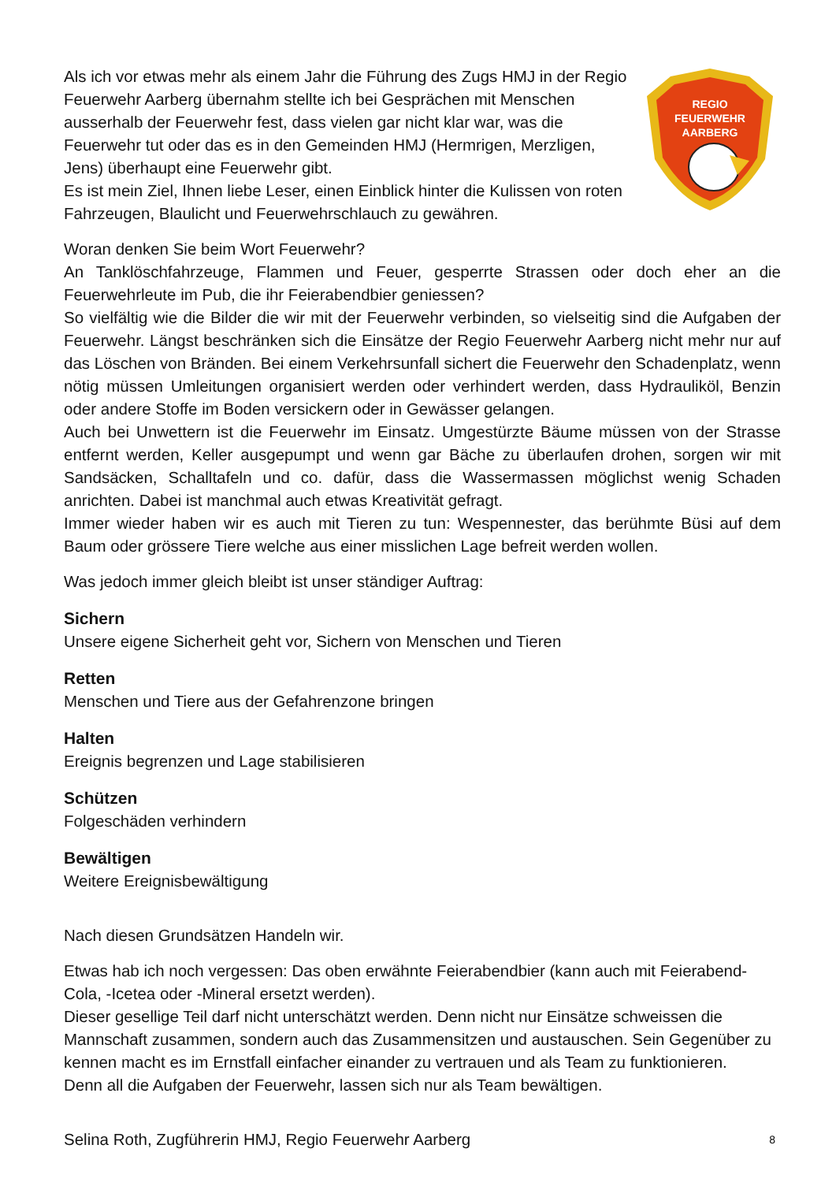Als ich vor etwas mehr als einem Jahr die Führung des Zugs HMJ in der Regio Feuerwehr Aarberg übernahm stellte ich bei Gesprächen mit Menschen ausserhalb der Feuerwehr fest, dass vielen gar nicht klar war, was die Feuerwehr tut oder das es in den Gemeinden HMJ (Hermrigen, Merzligen, Jens) überhaupt eine Feuerwehr gibt.
Es ist mein Ziel, Ihnen liebe Leser, einen Einblick hinter die Kulissen von roten Fahrzeugen, Blaulicht und Feuerwehrschlauch zu gewähren.
REGIO
FEUERWEHR
AARBERG
Woran denken Sie beim Wort Feuerwehr?
An Tanklöschfahrzeuge, Flammen und Feuer, gesperrte Strassen oder doch eher an die Feuerwehrleute im Pub, die ihr Feierabendbier geniessen?
So vielfältig wie die Bilder die wir mit der Feuerwehr verbinden, so vielseitig sind die Aufgaben der Feuerwehr. Längst beschränken sich die Einsätze der Regio Feuerwehr Aarberg nicht mehr nur auf das Löschen von Bränden. Bei einem Verkehrsunfall sichert die Feuerwehr den Schadenplatz, wenn nötig müssen Umleitungen organisiert werden oder verhindert werden, dass Hydrauliköl, Benzin oder andere Stoffe im Boden versickern oder in Gewässer gelangen.
Auch bei Unwettern ist die Feuerwehr im Einsatz. Umgestürzte Bäume müssen von der Strasse entfernt werden, Keller ausgepumpt und wenn gar Bäche zu überlaufen drohen, sorgen wir mit Sandsäcken, Schalltafeln und co. dafür, dass die Wassermassen möglichst wenig Schaden anrichten. Dabei ist manchmal auch etwas Kreativität gefragt.
Immer wieder haben wir es auch mit Tieren zu tun: Wespennester, das berühmte Büsi auf dem Baum oder grössere Tiere welche aus einer misslichen Lage befreit werden wollen.
Was jedoch immer gleich bleibt ist unser ständiger Auftrag:
Sichern
Unsere eigene Sicherheit geht vor, Sichern von Menschen und Tieren
Retten
Menschen und Tiere aus der Gefahrenzone bringen
Halten
Ereignis begrenzen und Lage stabilisieren
Schützen
Folgeschäden verhindern
Bewältigen
Weitere Ereignisbewältigung
Nach diesen Grundsätzen Handeln wir.
Etwas hab ich noch vergessen: Das oben erwähnte Feierabendbier (kann auch mit Feierabend-Cola, -Icetea oder -Mineral ersetzt werden).
Dieser gesellige Teil darf nicht unterschätzt werden. Denn nicht nur Einsätze schweissen die Mannschaft zusammen, sondern auch das Zusammensitzen und austauschen. Sein Gegenüber zu kennen macht es im Ernstfall einfacher einander zu vertrauen und als Team zu funktionieren.
Denn all die Aufgaben der Feuerwehr, lassen sich nur als Team bewältigen.
Selina Roth, Zugführerin HMJ, Regio Feuerwehr Aarberg
8